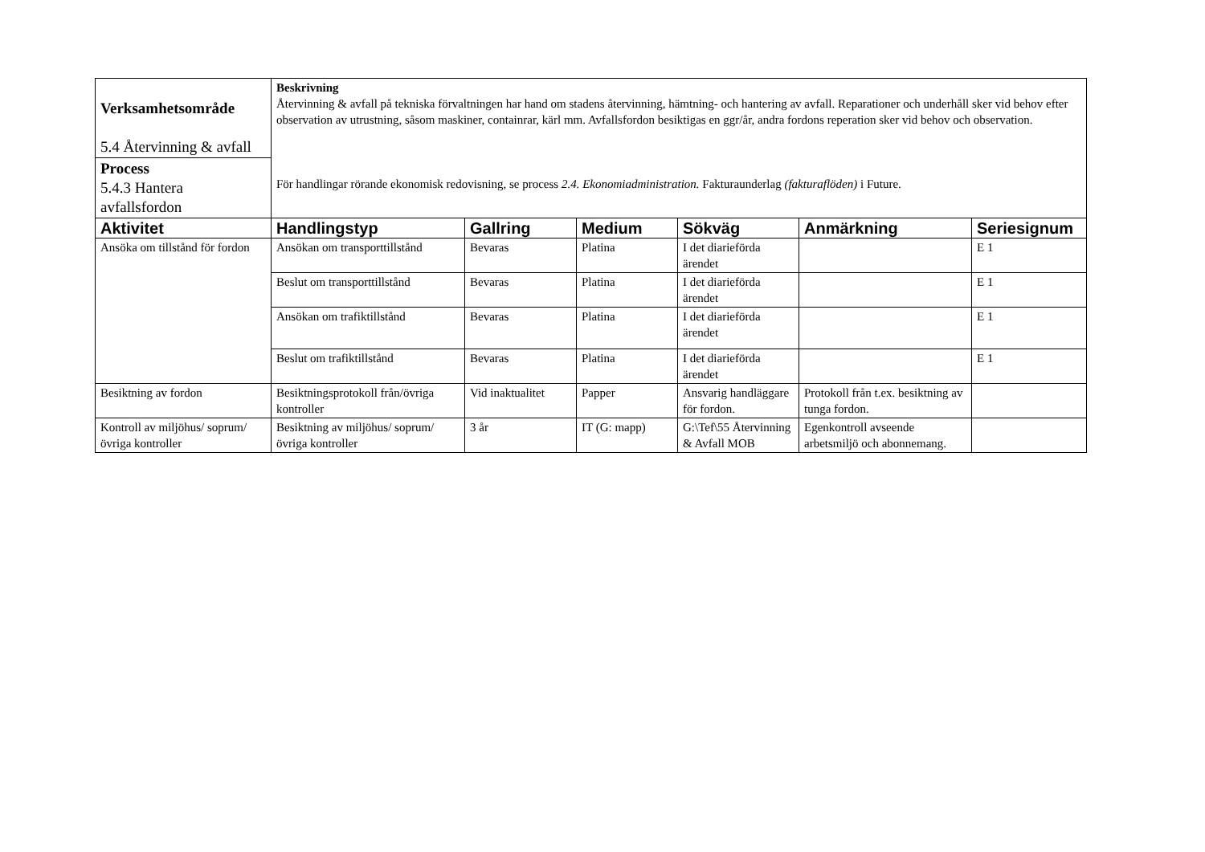| Verksamhetsområde 5.4 Återvinning & avfall | Beskrivning Återvinning & avfall på tekniska förvaltningen har hand om stadens återvinning, hämtning- och hantering av avfall. Reparationer och underhåll sker vid behov efter observation av utrustning, såsom maskiner, containrar, kärl mm. Avfallsfordon besiktigas en ggr/år, andra fordons reperation sker vid behov och observation. För handlingar rörande ekonomisk redovisning, se process 2.4. Ekonomiadministration. Fakturaunderlag (fakturaflöden) i Future. | | | | | |
| Process 5.4.3 Hantera avfallsfordon | | | | | | |
| Aktivitet | Handlingstyp | Gallring | Medium | Sökväg | Anmärkning | Seriesignum |
| Ansöka om tillstånd för fordon | Ansökan om transporttillstånd | Bevaras | Platina | I det diarieförda ärendet | | E 1 |
| | Beslut om transporttillstånd | Bevaras | Platina | I det diarieförda ärendet | | E 1 |
| | Ansökan om trafiktillstånd | Bevaras | Platina | I det diarieförda ärendet | | E 1 |
| | Beslut om trafiktillstånd | Bevaras | Platina | I det diarieförda ärendet | | E 1 |
| Besiktning av fordon | Besiktningsprotokoll från/övriga kontroller | Vid inaktualitet | Papper | Ansvarig handläggare för fordon. | Protokoll från t.ex. besiktning av tunga fordon. | |
| Kontroll av miljöhus/ soprum/ övriga kontroller | Besiktning av miljöhus/ soprum/ övriga kontroller | 3 år | IT (G: mapp) | G:\Tef\55 Återvinning & Avfall MOB | Egenkontroll avseende arbetsmiljö och abonnemang. | |